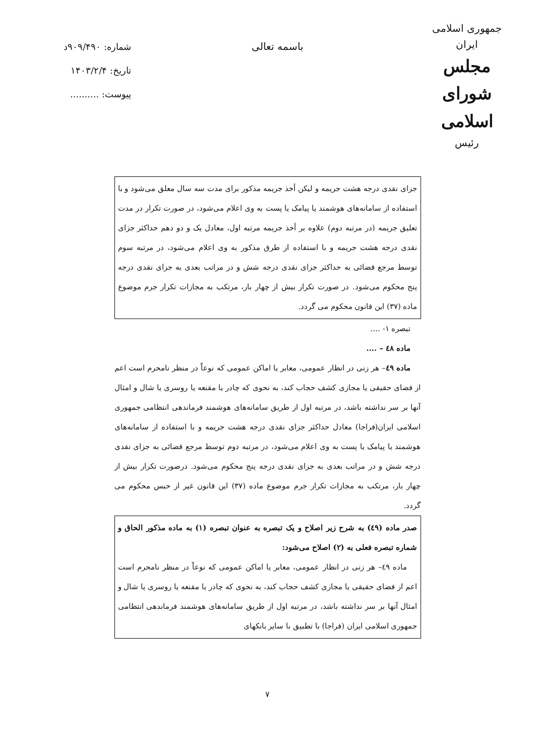جمهوری اسلامی ایران
مجلس شورای اسلامی
رئیس
باسمه تعالی
شماره: ۹۰۹/۴۹۰د
تاریخ: ۱۴۰۳/۲/۴
پیوست: ..........
جزای نقدی درجه هشت جریمه و لیکن أخذ جریمه مذکور برای مدت سه سال معلق می‌شود و با استفاده از سامانه‌های هوشمند یا پیامک یا پست به وی اعلام می‌شود، در صورت تکرار در مدت تعلیق جریمه (در مرتبه دوم) علاوه بر أخذ جریمه مرتبه اول، معادل یک و دو دهم حداکثر جزای نقدی درجه هشت جریمه و با استفاده از طرق مذکور به وی اعلام می‌شود، در مرتبه سوم توسط مرجع قضائی به حداکثر جزای نقدی درجه شش و در مراتب بعدی به جزای نقدی درجه پنج محکوم می‌شود. در صورت تکرار بیش از چهار بار، مرتکب به مجازات تکرار جرم موضوع ماده (۳۷) این قانون محکوم می گردد.
تبصره ۱- ....
ماده ٤٨ – ....
ماده ٤٩– هر زنی در انظار عمومی، معابر یا اماکن عمومی که نوعاً در منظر نامحرم است اعم از فضای حقیقی یا مجازی کشف حجاب کند، به نحوی که چادر یا مقنعه یا روسری یا شال و امثال آنها بر سر نداشته باشد، در مرتبه اول از طریق سامانه‌های هوشمند فرماندهی انتظامی جمهوری اسلامی ایران(فراجا) معادل حداکثر جزای نقدی درجه هشت جریمه و با استفاده از سامانه‌های هوشمند یا پیامک یا پست به وی اعلام می‌شود، در مرتبه دوم توسط مرجع قضائی به جزای نقدی درجه شش و در مراتب بعدی به جزای نقدی درجه پنج محکوم می‌شود. درصورت تکرار بیش از چهار بار، مرتکب به مجازات تکرار جرم موضوع ماده (۳۷) این قانون غیر از حبس محکوم می گردد.
صدر ماده (٤٩) به شرح زیر اصلاح و یک تبصره به عنوان تبصره (۱) به ماده مذکور الحاق و شماره تبصره فعلی به (۲) اصلاح می‌شود:
ماده ٤٩– هر زنی در انظار عمومی، معابر یا اماکن عمومی که نوعاً در منظر نامحرم است اعم از فضای حقیقی یا مجازی کشف حجاب کند، به نحوی که چادر یا مقنعه یا روسری یا شال و امثال آنها بر سر نداشته باشد، در مرتبه اول از طریق سامانه‌های هوشمند فرماندهی انتظامی جمهوری اسلامی ایران (فراجا) با تطبیق با سایر بانکهای
۷